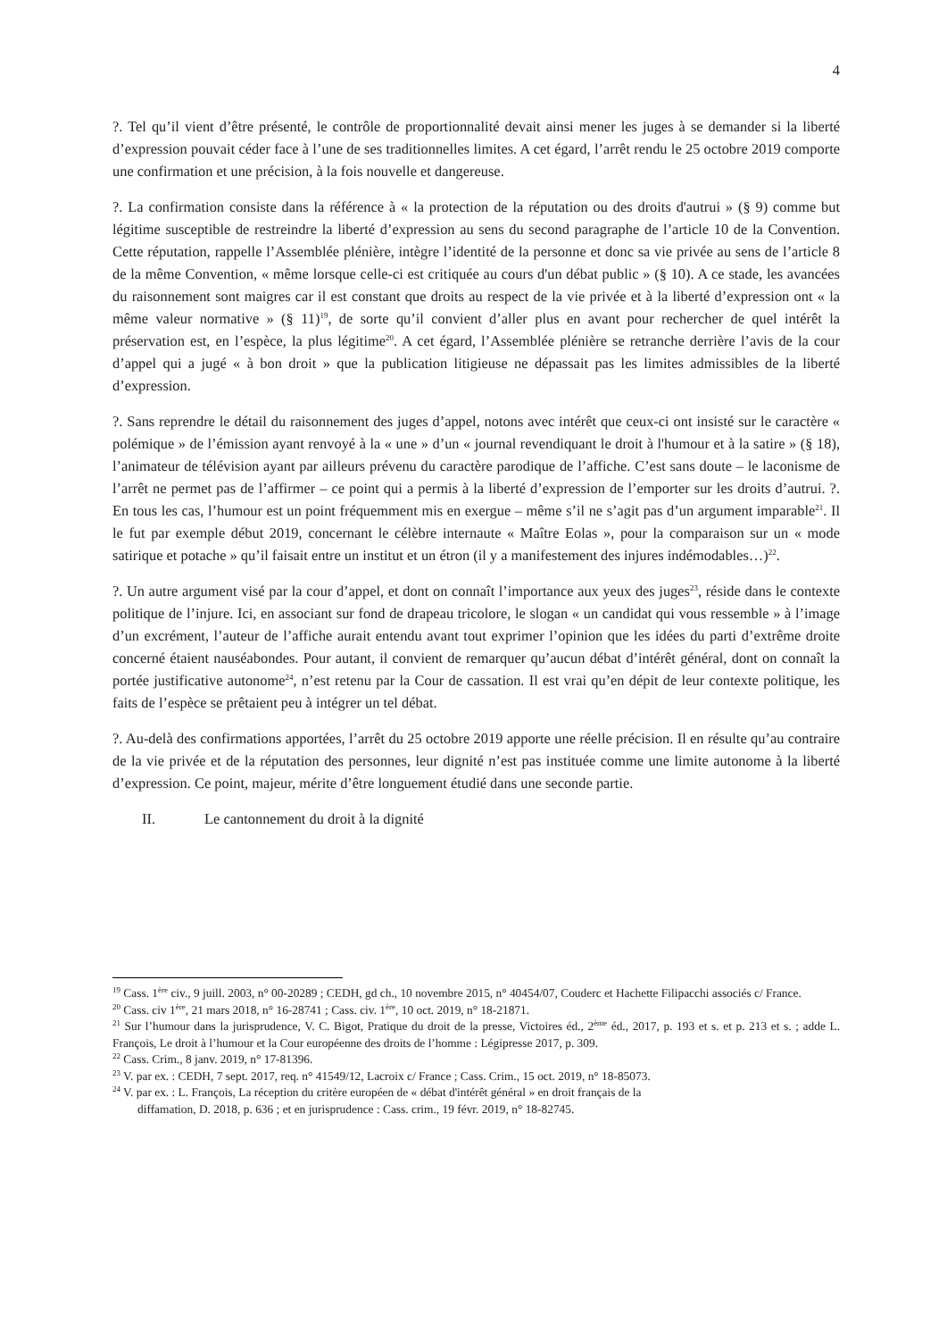4
?. Tel qu’il vient d’être présenté, le contrôle de proportionnalité devait ainsi mener les juges à se demander si la liberté d’expression pouvait céder face à l’une de ses traditionnelles limites. A cet égard, l’arrêt rendu le 25 octobre 2019 comporte une confirmation et une précision, à la fois nouvelle et dangereuse.
?. La confirmation consiste dans la référence à « la protection de la réputation ou des droits d'autrui » (§ 9) comme but légitime susceptible de restreindre la liberté d’expression au sens du second paragraphe de l’article 10 de la Convention. Cette réputation, rappelle l’Assemblée plénière, intègre l’identité de la personne et donc sa vie privée au sens de l’article 8 de la même Convention, « même lorsque celle-ci est critiquée au cours d'un débat public » (§ 10). A ce stade, les avancées du raisonnement sont maigres car il est constant que droits au respect de la vie privée et à la liberté d’expression ont « la même valeur normative » (§ 11)<sup>19</sup>, de sorte qu’il convient d’aller plus en avant pour rechercher de quel intérêt la préservation est, en l’espèce, la plus légitime<sup>20</sup>. A cet égard, l’Assemblée plénière se retranche derrière l’avis de la cour d’appel qui a jugé « à bon droit » que la publication litigieuse ne dépassait pas les limites admissibles de la liberté d’expression.
?. Sans reprendre le détail du raisonnement des juges d’appel, notons avec intérêt que ceux-ci ont insisté sur le caractère « polémique » de l’émission ayant renvoyé à la « une » d’un « journal revendiquant le droit à l'humour et à la satire » (§ 18), l’animateur de télévision ayant par ailleurs prévenu du caractère parodique de l’affiche. C’est sans doute – le laconisme de l’arrêt ne permet pas de l’affirmer – ce point qui a permis à la liberté d’expression de l’emporter sur les droits d’autrui. ?. En tous les cas, l’humour est un point fréquemment mis en exergue – même s’il ne s’agit pas d’un argument imparable<sup>21</sup>. Il le fut par exemple début 2019, concernant le célèbre internaute « Maître Eolas », pour la comparaison sur un « mode satirique et potache » qu’il faisait entre un institut et un étron (il y a manifestement des injures indémodables…)<sup>22</sup>.
?. Un autre argument visé par la cour d’appel, et dont on connaît l’importance aux yeux des juges<sup>23</sup>, réside dans le contexte politique de l’injure. Ici, en associant sur fond de drapeau tricolore, le slogan « un candidat qui vous ressemble » à l’image d’un excrément, l’auteur de l’affiche aurait entendu avant tout exprimer l’opinion que les idées du parti d’extrême droite concerné étaient nauséabondes. Pour autant, il convient de remarquer qu’aucun débat d’intérêt général, dont on connaît la portée justificative autonome<sup>24</sup>, n’est retenu par la Cour de cassation. Il est vrai qu’en dépit de leur contexte politique, les faits de l’espèce se prêtaient peu à intégrer un tel débat.
?. Au-delà des confirmations apportées, l’arrêt du 25 octobre 2019 apporte une réelle précision. Il en résulte qu’au contraire de la vie privée et de la réputation des personnes, leur dignité n’est pas instituée comme une limite autonome à la liberté d’expression. Ce point, majeur, mérite d’être longuement étudié dans une seconde partie.
II. Le cantonnement du droit à la dignité
<sup>19</sup> Cass. 1<sup>ère</sup> civ., 9 juill. 2003, n° 00-20289 ; CEDH, gd ch., 10 novembre 2015, n° 40454/07, Couderc et Hachette Filipacchi associés c/ France.
<sup>20</sup> Cass. civ 1<sup>ère</sup>, 21 mars 2018, n° 16-28741 ; Cass. civ. 1<sup>ère</sup>, 10 oct. 2019, n° 18-21871.
<sup>21</sup> Sur l’humour dans la jurisprudence, V. C. Bigot, Pratique du droit de la presse, Victoires éd., 2<sup>ème</sup> éd., 2017, p. 193 et s. et p. 213 et s. ; adde L. François, Le droit à l’humour et la Cour européenne des droits de l’homme : Légipresse 2017, p. 309.
<sup>22</sup> Cass. Crim., 8 janv. 2019, n° 17-81396.
<sup>23</sup> V. par ex. : CEDH, 7 sept. 2017, req. n° 41549/12, Lacroix c/ France ; Cass. Crim., 15 oct. 2019, n° 18-85073.
<sup>24</sup> V. par ex. : L. François, La réception du critère européen de « débat d'intérêt général » en droit français de la
diffamation, D. 2018, p. 636 ; et en jurisprudence : Cass. crim., 19 févr. 2019, n° 18-82745.